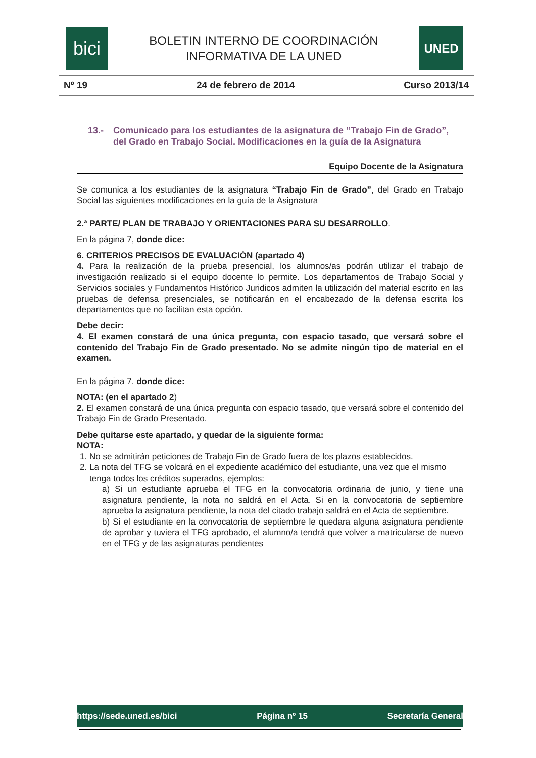bici
BOLETIN INTERNO DE COORDINACIÓN
INFORMATIVA DE LA UNED
UNED
Nº 19 24 de febrero de 2014 Curso 2013/14
13.- Comunicado para los estudiantes de la asignatura de “Trabajo Fin de Grado”, del Grado en Trabajo Social. Modificaciones en la guía de la Asignatura
Equipo Docente de la Asignatura
Se comunica a los estudiantes de la asignatura “Trabajo Fin de Grado”, del Grado en Trabajo Social las siguientes modificaciones en la guía de la Asignatura
2.ª PARTE/ PLAN DE TRABAJO Y ORIENTACIONES PARA SU DESARROLLO.
En la página 7, donde dice:
6. CRITERIOS PRECISOS DE EVALUACIÓN (apartado 4)
4. Para la realización de la prueba presencial, los alumnos/as podrán utilizar el trabajo de investigación realizado si el equipo docente lo permite. Los departamentos de Trabajo Social y Servicios sociales y Fundamentos Histórico Juridicos admiten la utilización del material escrito en las pruebas de defensa presenciales, se notificarán en el encabezado de la defensa escrita los departamentos que no facilitan esta opción.
Debe decir:
4. El examen constará de una única pregunta, con espacio tasado, que versará sobre el contenido del Trabajo Fin de Grado presentado. No se admite ningún tipo de material en el examen.
En la página 7. donde dice:
NOTA: (en el apartado 2)
2. El examen constará de una única pregunta con espacio tasado, que versará sobre el contenido del Trabajo Fin de Grado Presentado.
Debe quitarse este apartado, y quedar de la siguiente forma:
NOTA:
1. No se admitirán peticiones de Trabajo Fin de Grado fuera de los plazos establecidos.
2. La nota del TFG se volcará en el expediente académico del estudiante, una vez que el mismo tenga todos los créditos superados, ejemplos:
a) Si un estudiante aprueba el TFG en la convocatoria ordinaria de junio, y tiene una asignatura pendiente, la nota no saldrá en el Acta. Si en la convocatoria de septiembre aprueba la asignatura pendiente, la nota del citado trabajo saldrá en el Acta de septiembre.
b) Si el estudiante en la convocatoria de septiembre le quedara alguna asignatura pendiente de aprobar y tuviera el TFG aprobado, el alumno/a tendrá que volver a matricularse de nuevo en el TFG y de las asignaturas pendientes
https://sede.uned.es/bici Página nº 15 Secretaría General